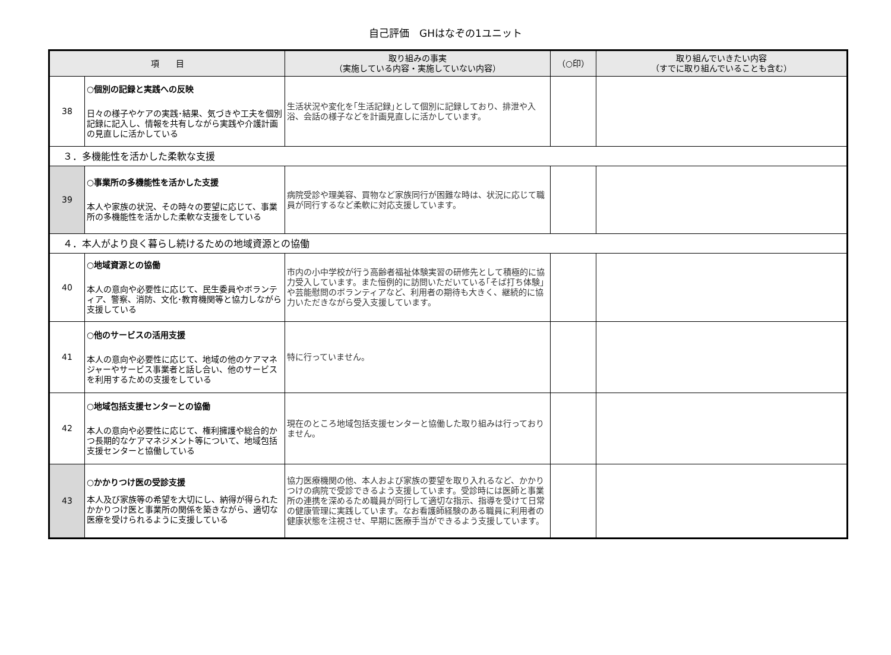自己評価　GHはなぞの1ユニット
| 項 目 | | 取り組みの事実 （実施している内容・実施していない内容） | （○印） | 取り組んでいきたい内容 （すでに取り組んでいることも含む） |
| --- | --- | --- | --- | --- |
| 38 | ○個別の記録と実践への反映 日々の様子やケアの実践･結果、気づきや工夫を個別記録に記入し、情報を共有しながら実践や介護計画の見直しに活かしている | 生活状況や変化を｢生活記録｣として個別に記録しており、排泄や入浴、会話の様子などを計画見直しに活かしています。 | | |
| ３．多機能性を活かした柔軟な支援 | | | | |
| 39 | ○事業所の多機能性を活かした支援 本人や家族の状況、その時々の要望に応じて、事業所の多機能性を活かした柔軟な支援をしている | 病院受診や理美容、買物など家族同行が困難な時は、状況に応じて職員が同行するなど柔軟に対応支援しています。 | | |
| ４．本人がより良く暮らし続けるための地域資源との協働 | | | | |
| 40 | ○地域資源との協働 本人の意向や必要性に応じて、民生委員やボランティア、警察、消防、文化･教育機関等と協力しながら支援している | 市内の小中学校が行う高齢者福祉体験実習の研修先として積極的に協力受入しています。また恒例的に訪問いただいている｢そば打ち体験｣や芸能慰問のボランティアなど、利用者の期待も大きく、継続的に協力いただきながら受入支援しています。 | | |
| 41 | ○他のサービスの活用支援 本人の意向や必要性に応じて、地域の他のケアマネジャーやサービス事業者と話し合い、他のサービスを利用するための支援をしている | 特に行っていません。 | | |
| 42 | ○地域包括支援センターとの協働 本人の意向や必要性に応じて、権利擁護や総合的かつ長期的なケアマネジメント等について、地域包括支援センターと協働している | 現在のところ地域包括支援センターと協働した取り組みは行っておりません。 | | |
| 43 | ○かかりつけ医の受診支援 本人及び家族等の希望を大切にし、納得が得られたかかりつけ医と事業所の関係を築きながら、適切な医療を受けられるように支援している | 協力医療機関の他、本人および家族の要望を取り入れるなど、かかりつけの病院で受診できるよう支援しています。受診時には医師と事業所の連携を深めるため職員が同行して適切な指示、指導を受けて日常の健康管理に実践しています。なお看護師経験のある職員に利用者の健康状態を注視させ、早期に医療手当ができるよう支援しています。 | | |